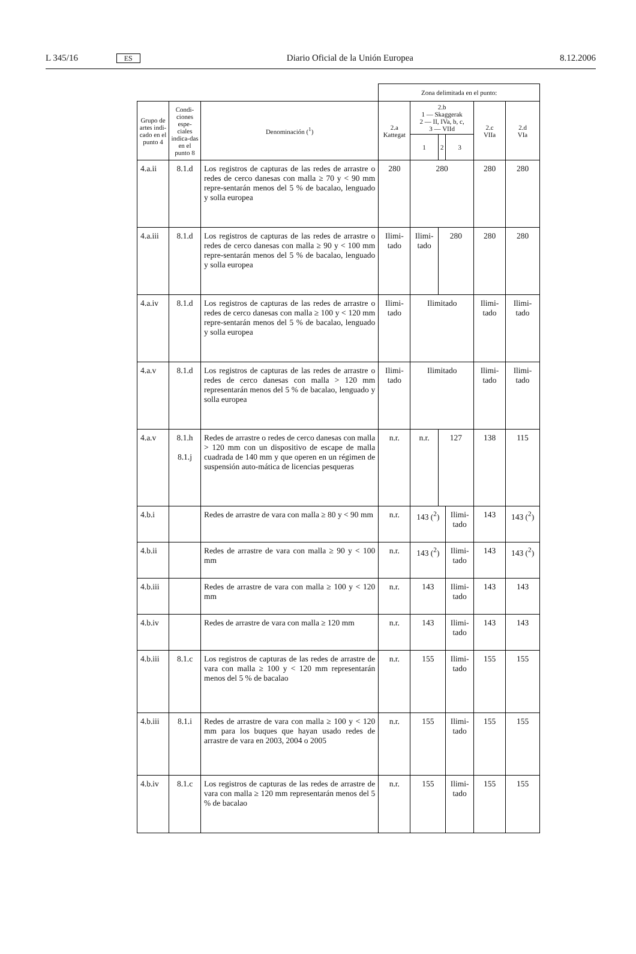L 345/16 ES Diario Oficial de la Unión Europea 8.12.2006
| | | | Zona delimitada en el punto: | | | | | |
| Grupo de artes indi-cado en el punto 4 | Condi-ciones espe-ciales indica-das en el punto 8 | Denominación (<sup>1</sup>) | 2.a Kattegat | 2.b 1 — Skaggerak 2 — II, IVa, b, c, 3 — VIId | | | 2.c VIIa | 2.d VIa |
| | | | | 1 | 2 | 3 | | |
| 4.a.ii | 8.1.d | Los registros de capturas de las redes de arrastre o redes de cerco danesas con malla ≥ 70 y < 90 mm repre-sentarán menos del 5 % de bacalao, lenguado y solla europea | 280 | 280 | | | 280 | 280 |
| 4.a.iii | 8.1.d | Los registros de capturas de las redes de arrastre o redes de cerco danesas con malla ≥ 90 y < 100 mm repre-sentarán menos del 5 % de bacalao, lenguado y solla europea | Ilimi-tado | Ilimi-tado | 280 | | 280 | 280 |
| 4.a.iv | 8.1.d | Los registros de capturas de las redes de arrastre o redes de cerco danesas con malla ≥ 100 y < 120 mm repre-sentarán menos del 5 % de bacalao, lenguado y solla europea | Ilimi-tado | Ilimitado | | | Ilimi-tado | Ilimi-tado |
| 4.a.v | 8.1.d | Los registros de capturas de las redes de arrastre o redes de cerco danesas con malla > 120 mm representarán menos del 5 % de bacalao, lenguado y solla europea | Ilimi-tado | Ilimitado | | | Ilimi-tado | Ilimi-tado |
| 4.a.v | 8.1.h 8.1.j | Redes de arrastre o redes de cerco danesas con malla > 120 mm con un dispositivo de escape de malla cuadrada de 140 mm y que operen en un régimen de suspensión auto-mática de licencias pesqueras | n.r. | n.r. | 127 | | 138 | 115 |
| 4.b.i | | Redes de arrastre de vara con malla ≥ 80 y < 90 mm | n.r. | 143 (<sup>2</sup>) | | Ilimi-tado | 143 | 143 (<sup>2</sup>) |
| 4.b.ii | | Redes de arrastre de vara con malla ≥ 90 y < 100 mm | n.r. | 143 (<sup>2</sup>) | | Ilimi-tado | 143 | 143 (<sup>2</sup>) |
| 4.b.iii | | Redes de arrastre de vara con malla ≥ 100 y < 120 mm | n.r. | 143 | | Ilimi-tado | 143 | 143 |
| 4.b.iv | | Redes de arrastre de vara con malla ≥ 120 mm | n.r. | 143 | | Ilimi-tado | 143 | 143 |
| 4.b.iii | 8.1.c | Los registros de capturas de las redes de arrastre de vara con malla ≥ 100 y < 120 mm representarán menos del 5 % de bacalao | n.r. | 155 | | Ilimi-tado | 155 | 155 |
| 4.b.iii | 8.1.i | Redes de arrastre de vara con malla ≥ 100 y < 120 mm para los buques que hayan usado redes de arrastre de vara en 2003, 2004 o 2005 | n.r. | 155 | | Ilimi-tado | 155 | 155 |
| 4.b.iv | 8.1.c | Los registros de capturas de las redes de arrastre de vara con malla ≥ 120 mm representarán menos del 5 % de bacalao | n.r. | 155 | | Ilimi-tado | 155 | 155 |